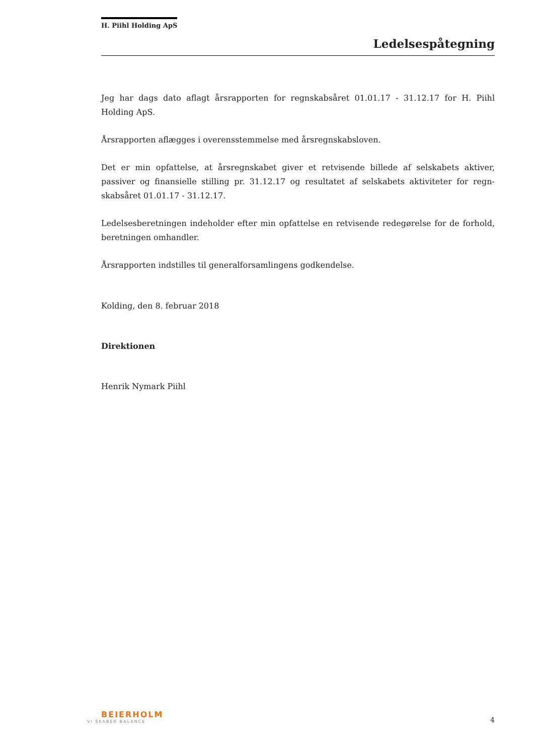H. Piihl Holding ApS
Ledelsespåtegning
Jeg har dags dato aflagt årsrapporten for regnskabsåret 01.01.17 - 31.12.17 for H. Piihl Holding ApS.
Årsrapporten aflægges i overensstemmelse med årsregnskabsloven.
Det er min opfattelse, at årsregnskabet giver et retvisende billede af selskabets aktiver, passiver og finansielle stilling pr. 31.12.17 og resultatet af selskabets aktiviteter for regn-skabsåret 01.01.17 - 31.12.17.
Ledelsesberetningen indeholder efter min opfattelse en retvisende redegørelse for de forhold, beretningen omhandler.
Årsrapporten indstilles til generalforsamlingens godkendelse.
Kolding, den 8. februar 2018
Direktionen
Henrik Nymark Piihl
BEIERHOLM
VI SKABER BALANCE
4